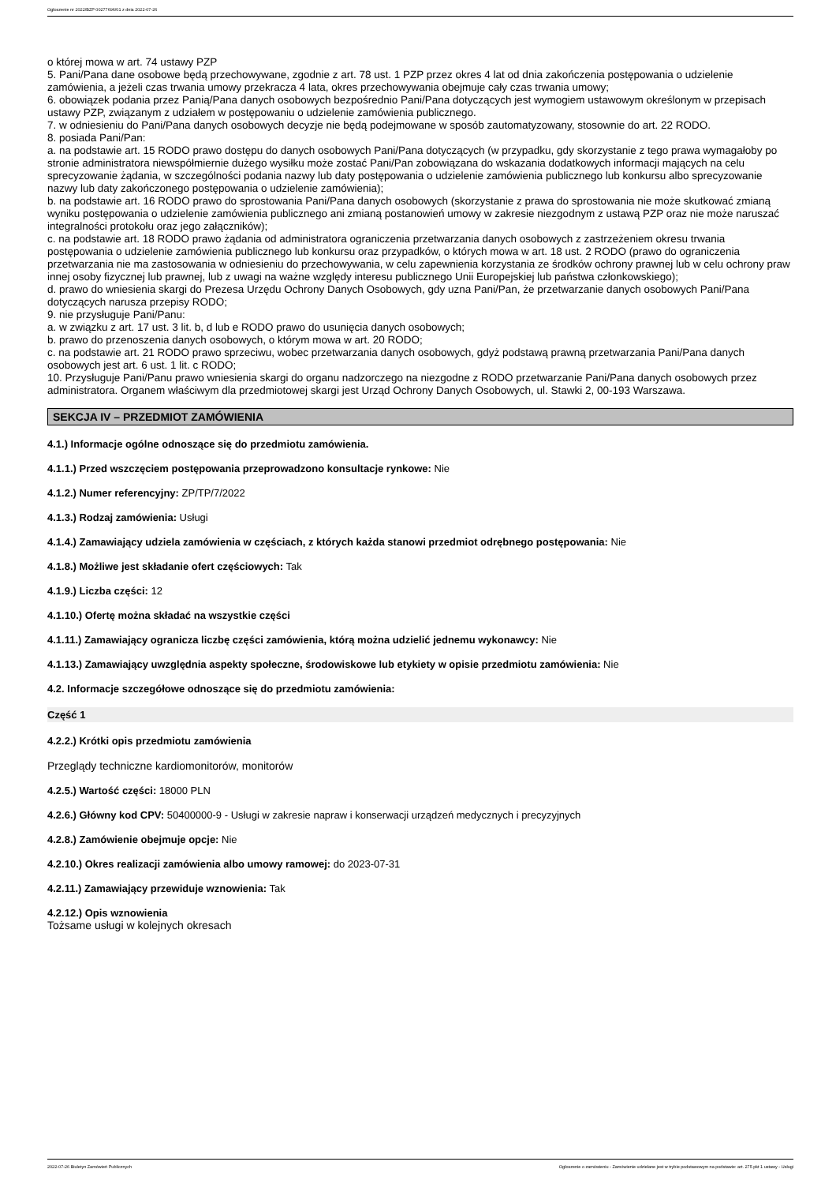Ogłoszenie nr 2022/BZP 00277696/01 z dnia 2022-07-26
o której mowa w art. 74 ustawy PZP
5. Pani/Pana dane osobowe będą przechowywane, zgodnie z art. 78 ust. 1 PZP przez okres 4 lat od dnia zakończenia postępowania o udzielenie zamówienia, a jeżeli czas trwania umowy przekracza 4 lata, okres przechowywania obejmuje cały czas trwania umowy;
6. obowiązek podania przez Panią/Pana danych osobowych bezpośrednio Pani/Pana dotyczących jest wymogiem ustawowym określonym w przepisach ustawy PZP, związanym z udziałem w postępowaniu o udzielenie zamówienia publicznego.
7. w odniesieniu do Pani/Pana danych osobowych decyzje nie będą podejmowane w sposób zautomatyzowany, stosownie do art. 22 RODO.
8. posiada Pani/Pan:
a. na podstawie art. 15 RODO prawo dostępu do danych osobowych Pani/Pana dotyczących (w przypadku, gdy skorzystanie z tego prawa wymagałoby po stronie administratora niewspółmiernie dużego wysiłku może zostać Pani/Pan zobowiązana do wskazania dodatkowych informacji mających na celu sprecyzowanie żądania, w szczególności podania nazwy lub daty postępowania o udzielenie zamówienia publicznego lub konkursu albo sprecyzowanie nazwy lub daty zakończonego postępowania o udzielenie zamówienia);
b. na podstawie art. 16 RODO prawo do sprostowania Pani/Pana danych osobowych (skorzystanie z prawa do sprostowania nie może skutkować zmianą wyniku postępowania o udzielenie zamówienia publicznego ani zmianą postanowień umowy w zakresie niezgodnym z ustawą PZP oraz nie może naruszać integralności protokołu oraz jego załączników);
c. na podstawie art. 18 RODO prawo żądania od administratora ograniczenia przetwarzania danych osobowych z zastrzeżeniem okresu trwania postępowania o udzielenie zamówienia publicznego lub konkursu oraz przypadków, o których mowa w art. 18 ust. 2 RODO (prawo do ograniczenia przetwarzania nie ma zastosowania w odniesieniu do przechowywania, w celu zapewnienia korzystania ze środków ochrony prawnej lub w celu ochrony praw innej osoby fizycznej lub prawnej, lub z uwagi na ważne względy interesu publicznego Unii Europejskiej lub państwa członkowskiego);
d. prawo do wniesienia skargi do Prezesa Urzędu Ochrony Danych Osobowych, gdy uzna Pani/Pan, że przetwarzanie danych osobowych Pani/Pana dotyczących narusza przepisy RODO;
9. nie przysługuje Pani/Panu:
a. w związku z art. 17 ust. 3 lit. b, d lub e RODO prawo do usunięcia danych osobowych;
b. prawo do przenoszenia danych osobowych, o którym mowa w art. 20 RODO;
c. na podstawie art. 21 RODO prawo sprzeciwu, wobec przetwarzania danych osobowych, gdyż podstawą prawną przetwarzania Pani/Pana danych osobowych jest art. 6 ust. 1 lit. c RODO;
10. Przysługuje Pani/Panu prawo wniesienia skargi do organu nadzorczego na niezgodne z RODO przetwarzanie Pani/Pana danych osobowych przez administratora. Organem właściwym dla przedmiotowej skargi jest Urząd Ochrony Danych Osobowych, ul. Stawki 2, 00-193 Warszawa.
SEKCJA IV – PRZEDMIOT ZAMÓWIENIA
4.1.) Informacje ogólne odnoszące się do przedmiotu zamówienia.
4.1.1.) Przed wszczęciem postępowania przeprowadzono konsultacje rynkowe: Nie
4.1.2.) Numer referencyjny: ZP/TP/7/2022
4.1.3.) Rodzaj zamówienia: Usługi
4.1.4.) Zamawiający udziela zamówienia w częściach, z których każda stanowi przedmiot odrębnego postępowania: Nie
4.1.8.) Możliwe jest składanie ofert częściowych: Tak
4.1.9.) Liczba części: 12
4.1.10.) Ofertę można składać na wszystkie części
4.1.11.) Zamawiający ogranicza liczbę części zamówienia, którą można udzielić jednemu wykonawcy: Nie
4.1.13.) Zamawiający uwzględnia aspekty społeczne, środowiskowe lub etykiety w opisie przedmiotu zamówienia: Nie
4.2. Informacje szczegółowe odnoszące się do przedmiotu zamówienia:
Część 1
4.2.2.) Krótki opis przedmiotu zamówienia
Przeglądy techniczne kardiomonitorów, monitorów
4.2.5.) Wartość części: 18000 PLN
4.2.6.) Główny kod CPV: 50400000-9 - Usługi w zakresie napraw i konserwacji urządzeń medycznych i precyzyjnych
4.2.8.) Zamówienie obejmuje opcje: Nie
4.2.10.) Okres realizacji zamówienia albo umowy ramowej: do 2023-07-31
4.2.11.) Zamawiający przewiduje wznowienia: Tak
4.2.12.) Opis wznowienia
Tożsame usługi w kolejnych okresach
2022-07-26 Biuletyn Zamówień Publicznych Ogłoszenie o zamówieniu - Zamówienie udzielane jest w trybie podstawowym na podstawie: art. 275 pkt 1 ustawy - Usługi